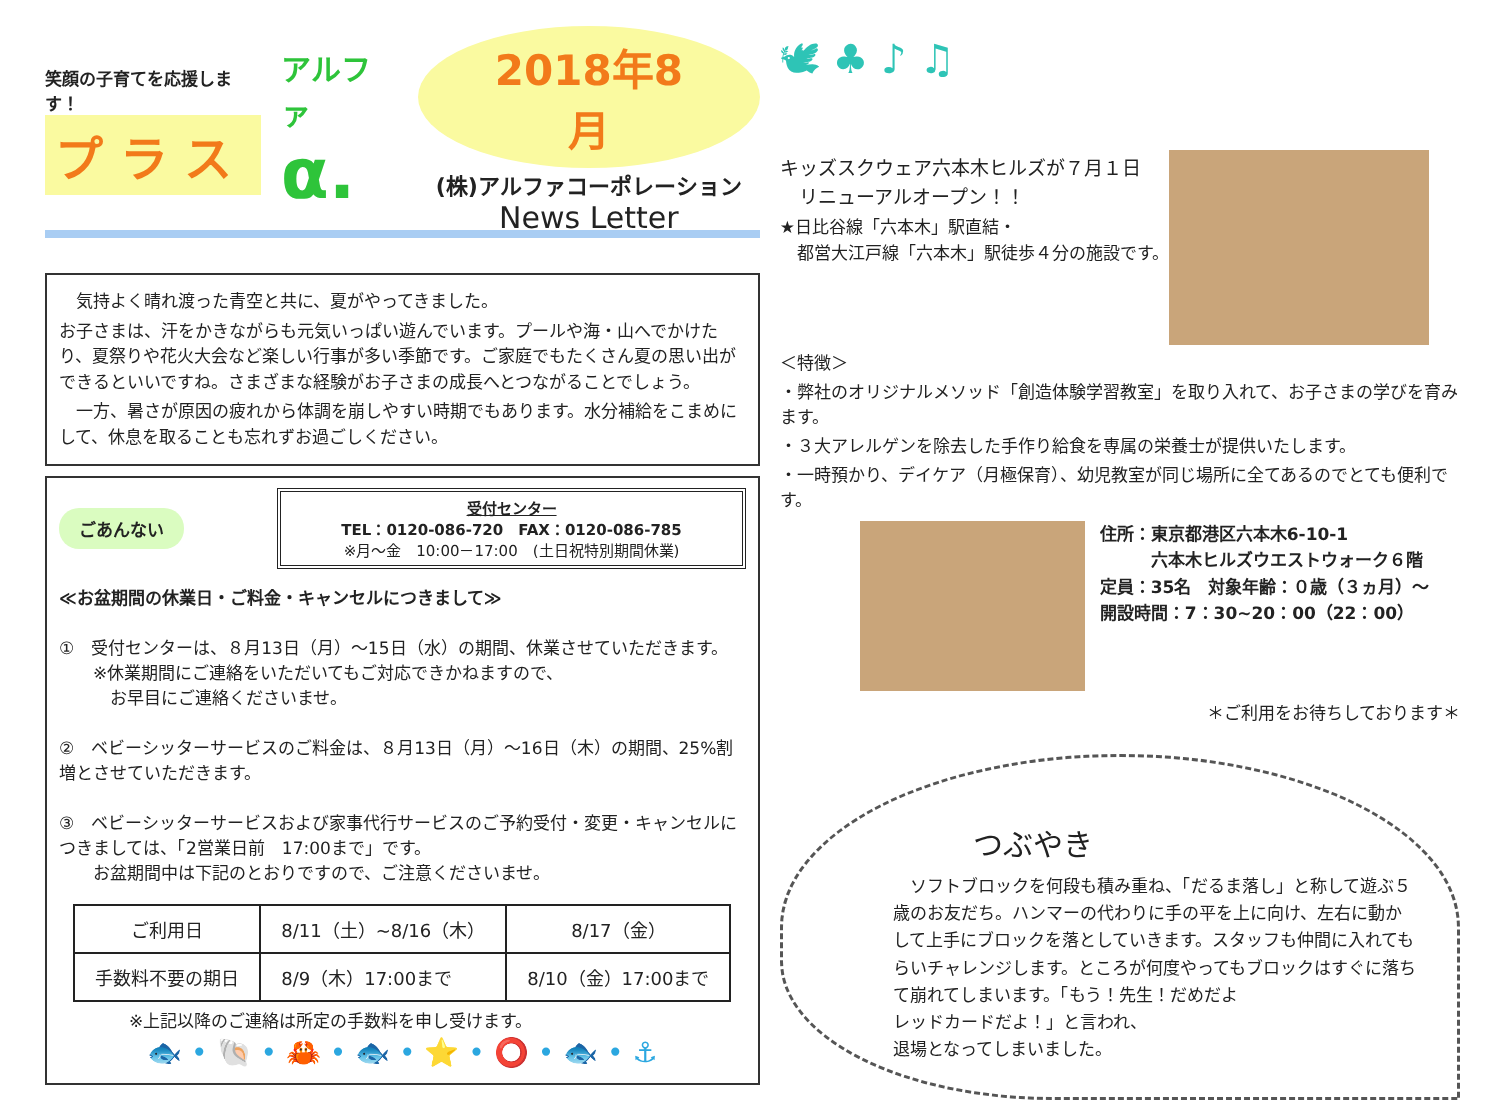笑顔の子育てを応援します！
プ ラ ス
アルファ
α.
2018年8月
(株)アルファコーポレーション
News Letter
　気持よく晴れ渡った青空と共に、夏がやってきました。
お子さまは、汗をかきながらも元気いっぱい遊んでいます。プールや海・山へでかけたり、夏祭りや花火大会など楽しい行事が多い季節です。ご家庭でもたくさん夏の思い出ができるといいですね。さまざまな経験がお子さまの成長へとつながることでしょう。
　一方、暑さが原因の疲れから体調を崩しやすい時期でもあります。水分補給をこまめにして、休息を取ることも忘れずお過ごしください。
ごあんない
受付センター
TEL：0120-086-720　FAX：0120-086-785
※月～金　10:00－17:00　(土日祝特別期間休業)
≪お盆期間の休業日・ご料金・キャンセルにつきまして≫
①　受付センターは、８月13日（月）～15日（水）の期間、休業させていただきます。
　　※休業期間にご連絡をいただいてもご対応できかねますので、
　　　お早目にご連絡くださいませ。
②　ベビーシッターサービスのご料金は、８月13日（月）～16日（木）の期間、25%割増とさせていただきます。
③　ベビーシッターサービスおよび家事代行サービスのご予約受付・変更・キャンセルにつきましては、「2営業日前　17:00まで」です。
　　お盆期間中は下記のとおりですので、ご注意くださいませ。
| ご利用日 | 8/11（土）~8/16（木） | 8/17（金） |
| --- | --- | --- |
| 手数料不要の期日 | 8/9（木）17:00まで | 8/10（金）17:00まで |
※上記以降のご連絡は所定の手数料を申し受けます。
🐟 • 🐚 • 🦀 • 🐟 • ⭐ • ⭕ • 🐟 • ⚓
🕊 ♣ ♪ ♫
キッズスクウェア六本木ヒルズが７月１日
　リニューアルオープン！！
★日比谷線「六本木」駅直結・
　都営大江戸線「六本木」駅徒歩４分の施設です。
＜特徴＞
・弊社のオリジナルメソッド「創造体験学習教室」を取り入れて、お子さまの学びを育みます。
・３大アレルゲンを除去した手作り給食を専属の栄養士が提供いたします。
・一時預かり、デイケア（月極保育）、幼児教室が同じ場所に全てあるのでとても便利です。
住所：東京都港区六本木6-10-1
　　　六本木ヒルズウエストウォーク６階
定員：35名　対象年齢：０歳（３ヵ月）～
開設時間：7：30~20：00（22：00）
＊ご利用をお待ちしております＊
つぶやき
　ソフトブロックを何段も積み重ね、「だるま落し」と称して遊ぶ５歳のお友だち。ハンマーの代わりに手の平を上に向け、左右に動かして上手にブロックを落としていきます。スタッフも仲間に入れてもらいチャレンジします。ところが何度やってもブロックはすぐに落ちて崩れてしまいます。「もう！先生！だめだよ
レッドカードだよ！」と言われ、
退場となってしまいました。